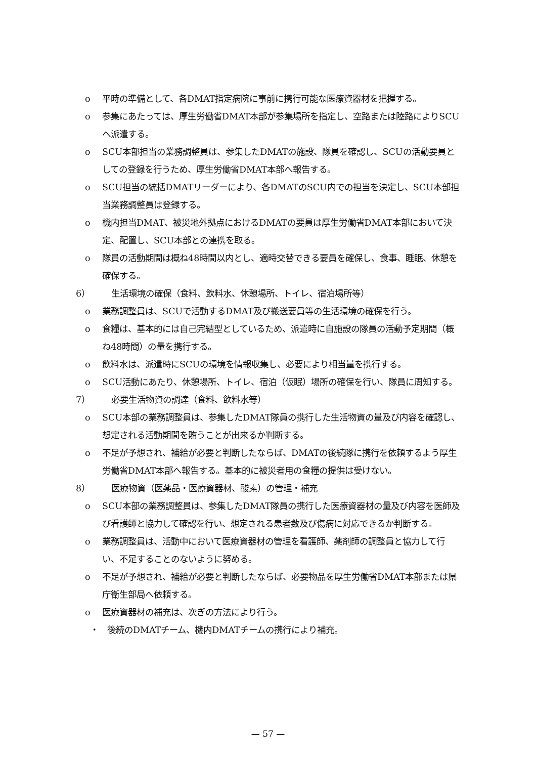o 平時の準備として、各DMAT指定病院に事前に携行可能な医療資器材を把握する。
o 参集にあたっては、厚生労働省DMAT本部が参集場所を指定し、空路または陸路によりSCUへ派遣する。
o SCU本部担当の業務調整員は、参集したDMATの施設、隊員を確認し、SCUの活動要員としての登録を行うため、厚生労働省DMAT本部へ報告する。
o SCU担当の統括DMATリーダーにより、各DMATのSCU内での担当を決定し、SCU本部担当業務調整員は登録する。
o 機内担当DMAT、被災地外拠点におけるDMATの要員は厚生労働省DMAT本部において決定、配置し、SCU本部との連携を取る。
o 隊員の活動期間は概ね48時間以内とし、適時交替できる要員を確保し、食事、睡眠、休憩を確保する。
6） 生活環境の確保（食料、飲料水、休憩場所、トイレ、宿泊場所等）
o 業務調整員は、SCUで活動するDMAT及び搬送要員等の生活環境の確保を行う。
o 食糧は、基本的には自己完結型としているため、派遣時に自施設の隊員の活動予定期間（概ね48時間）の量を携行する。
o 飲料水は、派遣時にSCUの環境を情報収集し、必要により相当量を携行する。
o SCU活動にあたり、休憩場所、トイレ、宿泊（仮眠）場所の確保を行い、隊員に周知する。
7） 必要生活物資の調達（食料、飲料水等）
o SCU本部の業務調整員は、参集したDMAT隊員の携行した生活物資の量及び内容を確認し、想定される活動期間を賄うことが出来るか判断する。
o 不足が予想され、補給が必要と判断したならば、DMATの後続隊に携行を依頼するよう厚生労働省DMAT本部へ報告する。基本的に被災者用の食糧の提供は受けない。
8） 医療物資（医薬品・医療資器材、酸素）の管理・補充
o SCU本部の業務調整員は、参集したDMAT隊員の携行した医療資器材の量及び内容を医師及び看護師と協力して確認を行い、想定される患者数及び傷病に対応できるか判断する。
o 業務調整員は、活動中において医療資器材の管理を看護師、薬剤師の調整員と協力して行い、不足することのないように努める。
o 不足が予想され、補給が必要と判断したならば、必要物品を厚生労働省DMAT本部または県庁衛生部局へ依頼する。
o 医療資器材の補充は、次ぎの方法により行う。
・ 後続のDMATチーム、機内DMATチームの携行により補充。
— 57 —